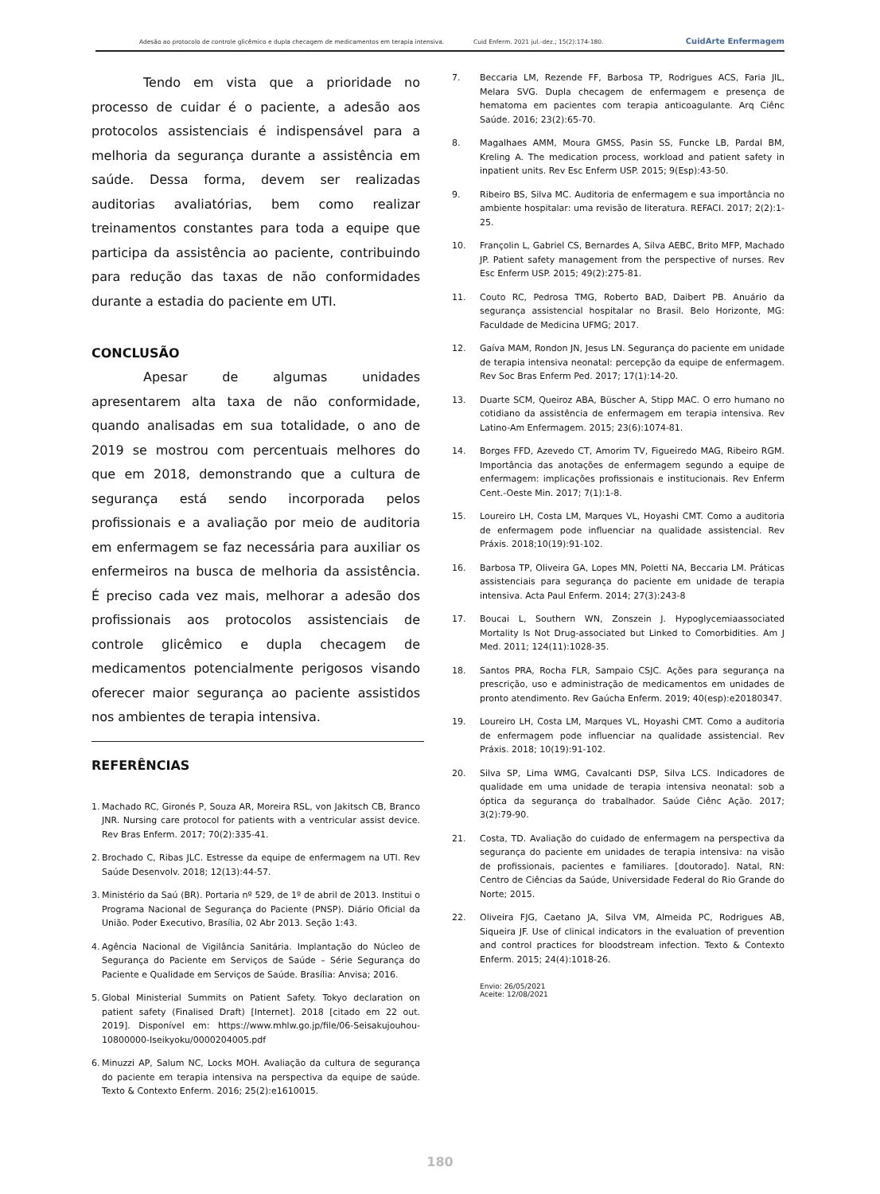Adesão ao protocolo de controle glicêmico e dupla checagem de medicamentos em terapia intensiva. Cuid Enferm. 2021 jul.-dez.; 15(2):174-180. CuidArte Enfermagem
Tendo em vista que a prioridade no processo de cuidar é o paciente, a adesão aos protocolos assistenciais é indispensável para a melhoria da segurança durante a assistência em saúde. Dessa forma, devem ser realizadas auditorias avaliatórias, bem como realizar treinamentos constantes para toda a equipe que participa da assistência ao paciente, contribuindo para redução das taxas de não conformidades durante a estadia do paciente em UTI.
CONCLUSÃO
Apesar de algumas unidades apresentarem alta taxa de não conformidade, quando analisadas em sua totalidade, o ano de 2019 se mostrou com percentuais melhores do que em 2018, demonstrando que a cultura de segurança está sendo incorporada pelos profissionais e a avaliação por meio de auditoria em enfermagem se faz necessária para auxiliar os enfermeiros na busca de melhoria da assistência. É preciso cada vez mais, melhorar a adesão dos profissionais aos protocolos assistenciais de controle glicêmico e dupla checagem de medicamentos potencialmente perigosos visando oferecer maior segurança ao paciente assistidos nos ambientes de terapia intensiva.
REFERÊNCIAS
1. Machado RC, Gironés P, Souza AR, Moreira RSL, von Jakitsch CB, Branco JNR. Nursing care protocol for patients with a ventricular assist device. Rev Bras Enferm. 2017; 70(2):335-41.
2. Brochado C, Ribas JLC. Estresse da equipe de enfermagem na UTI. Rev Saúde Desenvolv. 2018; 12(13):44-57.
3. Ministério da Saú (BR). Portaria nº 529, de 1º de abril de 2013. Institui o Programa Nacional de Segurança do Paciente (PNSP). Diário Oficial da União. Poder Executivo, Brasília, 02 Abr 2013. Seção 1:43.
4. Agência Nacional de Vigilância Sanitária. Implantação do Núcleo de Segurança do Paciente em Serviços de Saúde – Série Segurança do Paciente e Qualidade em Serviços de Saúde. Brasília: Anvisa; 2016.
5. Global Ministerial Summits on Patient Safety. Tokyo declaration on patient safety (Finalised Draft) [Internet]. 2018 [citado em 22 out. 2019]. Disponível em: https://www.mhlw.go.jp/file/06-Seisakujouhou-10800000-Iseikyoku/0000204005.pdf
6. Minuzzi AP, Salum NC, Locks MOH. Avaliação da cultura de segurança do paciente em terapia intensiva na perspectiva da equipe de saúde. Texto & Contexto Enferm. 2016; 25(2):e1610015.
7. Beccaria LM, Rezende FF, Barbosa TP, Rodrigues ACS, Faria JIL, Melara SVG. Dupla checagem de enfermagem e presença de hematoma em pacientes com terapia anticoagulante. Arq Ciênc Saúde. 2016; 23(2):65-70.
8. Magalhaes AMM, Moura GMSS, Pasin SS, Funcke LB, Pardal BM, Kreling A. The medication process, workload and patient safety in inpatient units. Rev Esc Enferm USP. 2015; 9(Esp):43-50.
9. Ribeiro BS, Silva MC. Auditoria de enfermagem e sua importância no ambiente hospitalar: uma revisão de literatura. REFACI. 2017; 2(2):1-25.
10. Françolin L, Gabriel CS, Bernardes A, Silva AEBC, Brito MFP, Machado JP. Patient safety management from the perspective of nurses. Rev Esc Enferm USP. 2015; 49(2):275-81.
11. Couto RC, Pedrosa TMG, Roberto BAD, Daibert PB. Anuário da segurança assistencial hospitalar no Brasil. Belo Horizonte, MG: Faculdade de Medicina UFMG; 2017.
12. Gaíva MAM, Rondon JN, Jesus LN. Segurança do paciente em unidade de terapia intensiva neonatal: percepção da equipe de enfermagem. Rev Soc Bras Enferm Ped. 2017; 17(1):14-20.
13. Duarte SCM, Queiroz ABA, Büscher A, Stipp MAC. O erro humano no cotidiano da assistência de enfermagem em terapia intensiva. Rev Latino-Am Enfermagem. 2015; 23(6):1074-81.
14. Borges FFD, Azevedo CT, Amorim TV, Figueiredo MAG, Ribeiro RGM. Importância das anotações de enfermagem segundo a equipe de enfermagem: implicações profissionais e institucionais. Rev Enferm Cent.-Oeste Min. 2017; 7(1):1-8.
15. Loureiro LH, Costa LM, Marques VL, Hoyashi CMT. Como a auditoria de enfermagem pode influenciar na qualidade assistencial. Rev Práxis. 2018;10(19):91-102.
16. Barbosa TP, Oliveira GA, Lopes MN, Poletti NA, Beccaria LM. Práticas assistenciais para segurança do paciente em unidade de terapia intensiva. Acta Paul Enferm. 2014; 27(3):243-8
17. Boucai L, Southern WN, Zonszein J. Hypoglycemiaassociated Mortality Is Not Drug-associated but Linked to Comorbidities. Am J Med. 2011; 124(11):1028-35.
18. Santos PRA, Rocha FLR, Sampaio CSJC. Ações para segurança na prescrição, uso e administração de medicamentos em unidades de pronto atendimento. Rev Gaúcha Enferm. 2019; 40(esp):e20180347.
19. Loureiro LH, Costa LM, Marques VL, Hoyashi CMT. Como a auditoria de enfermagem pode influenciar na qualidade assistencial. Rev Práxis. 2018; 10(19):91-102.
20. Silva SP, Lima WMG, Cavalcanti DSP, Silva LCS. Indicadores de qualidade em uma unidade de terapia intensiva neonatal: sob a óptica da segurança do trabalhador. Saúde Ciênc Ação. 2017; 3(2):79-90.
21. Costa, TD. Avaliação do cuidado de enfermagem na perspectiva da segurança do paciente em unidades de terapia intensiva: na visão de profissionais, pacientes e familiares. [doutorado]. Natal, RN: Centro de Ciências da Saúde, Universidade Federal do Rio Grande do Norte; 2015.
22. Oliveira FJG, Caetano JA, Silva VM, Almeida PC, Rodrigues AB, Siqueira JF. Use of clinical indicators in the evaluation of prevention and control practices for bloodstream infection. Texto & Contexto Enferm. 2015; 24(4):1018-26.
Envio: 26/05/2021
Aceite: 12/08/2021
180